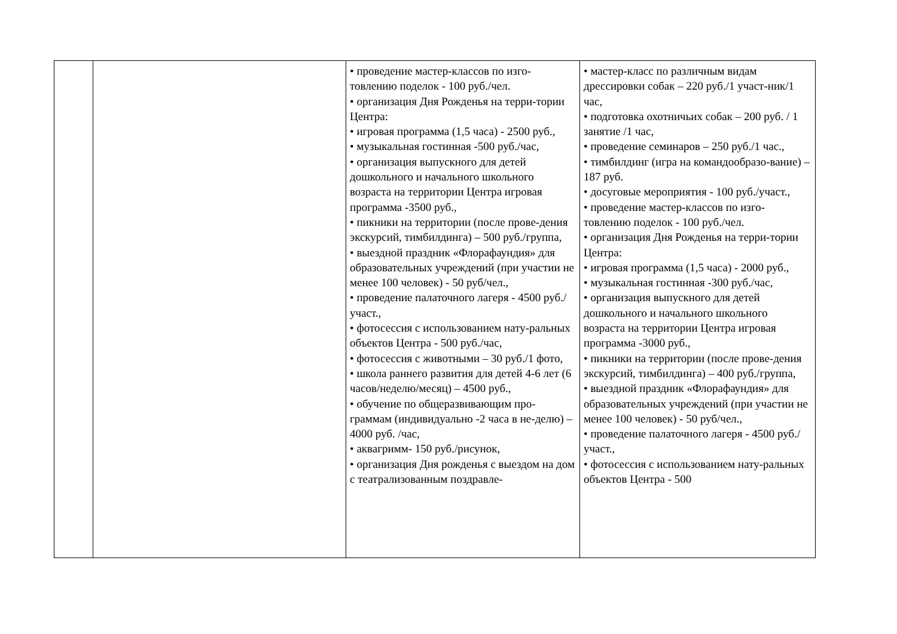| | | • проведение мастер-классов по изго-товлению поделок - 100 руб./чел. • организация Дня Рожденья на терри-тории Центра: • игровая программа (1,5 часа) - 2500 руб., • музыкальная гостинная -500 руб./час, • организация выпускного для детей дошкольного и начального школьного возраста на территории Центра игровая программа -3500 руб., • пикники на территории (после прове-дения экскурсий, тимбилдинга) – 500 руб./группа, • выездной праздник «Флорафаундия» для образовательных учреждений (при участии не менее 100 человек) - 50 руб/чел., • проведение палаточного лагеря - 4500 руб./участ., • фотосессия с использованием нату-ральных объектов Центра - 500 руб./час, • фотосессия с животными – 30 руб./1 фото, • школа раннего развития для детей 4-6 лет (6 часов/неделю/месяц) – 4500 руб., • обучение по общеразвивающим про-граммам (индивидуально -2 часа в не-делю) – 4000 руб. /час, • аквагримм- 150 руб./рисунок, • организация Дня рожденья с выездом на дом с театрализованным поздравле- | • мастер-класс по различным видам дрессировки собак – 220 руб./1 участ-ник/1 час, • подготовка охотничьих собак – 200 руб. / 1 занятие /1 час, • проведение семинаров – 250 руб./1 час., • тимбилдинг (игра на командообразо-вание) – 187 руб. • досуговые мероприятия - 100 руб./участ., • проведение мастер-классов по изго-товлению поделок - 100 руб./чел. • организация Дня Рожденья на терри-тории Центра: • игровая программа (1,5 часа) - 2000 руб., • музыкальная гостинная -300 руб./час, • организация выпускного для детей дошкольного и начального школьного возраста на территории Центра игровая программа -3000 руб., • пикники на территории (после прове-дения экскурсий, тимбилдинга) – 400 руб./группа, • выездной праздник «Флорафаундия» для образовательных учреждений (при участии не менее 100 человек) - 50 руб/чел., • проведение палаточного лагеря - 4500 руб./участ., • фотосессия с использованием нату-ральных объектов Центра - 500 |